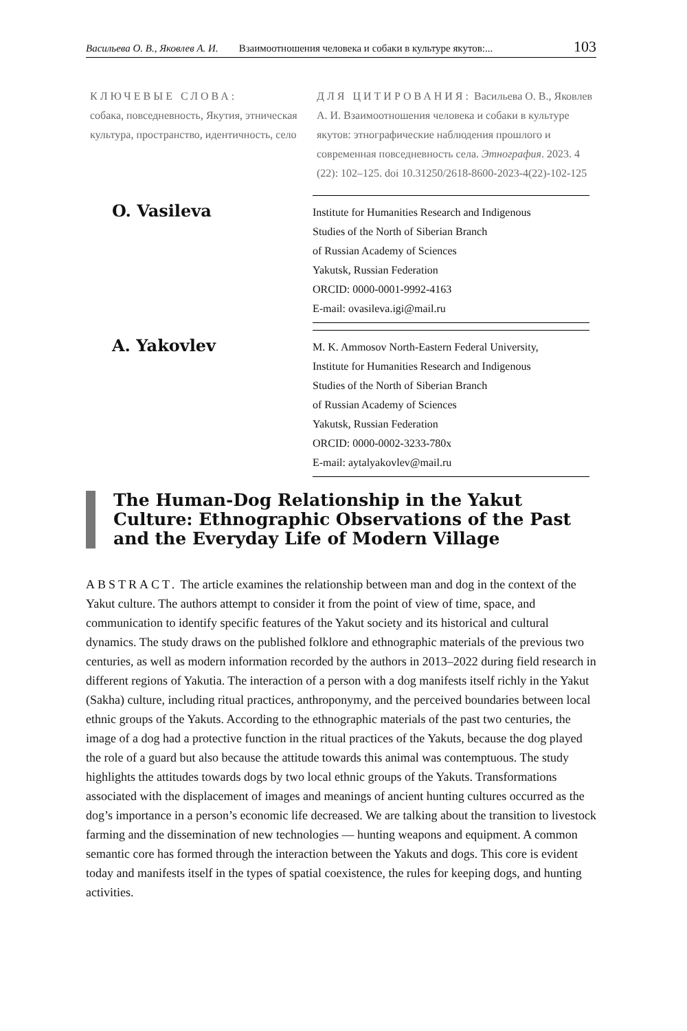Васильева О. В., Яковлев А. И. Взаимоотношения человека и собаки в культуре якутов:... 103
КЛЮЧЕВЫЕ СЛОВА:
собака, повседневность, Якутия, этническая культура, пространство, идентичность, село
ДЛЯ ЦИТИРОВАНИЯ: Васильева О. В., Яковлев А. И. Взаимоотношения человека и собаки в культуре якутов: этнографические наблюдения прошлого и современная повседневность села. Этнография. 2023. 4 (22): 102–125. doi 10.31250/2618-8600-2023-4(22)-102-125
O. Vasileva
Institute for Humanities Research and Indigenous
Studies of the North of Siberian Branch
of Russian Academy of Sciences
Yakutsk, Russian Federation
ORCID: 0000-0001-9992-4163
E-mail: ovasileva.igi@mail.ru
A. Yakovlev
M. K. Ammosov North-Eastern Federal University,
Institute for Humanities Research and Indigenous
Studies of the North of Siberian Branch
of Russian Academy of Sciences
Yakutsk, Russian Federation
ORCID: 0000-0002-3233-780x
E-mail: aytalyakovlev@mail.ru
The Human-Dog Relationship in the Yakut Culture: Ethnographic Observations of the Past and the Everyday Life of Modern Village
ABSTRACT. The article examines the relationship between man and dog in the context of the Yakut culture. The authors attempt to consider it from the point of view of time, space, and communication to identify specific features of the Yakut society and its historical and cultural dynamics. The study draws on the published folklore and ethnographic materials of the previous two centuries, as well as modern information recorded by the authors in 2013–2022 during field research in different regions of Yakutia. The interaction of a person with a dog manifests itself richly in the Yakut (Sakha) culture, including ritual practices, anthroponymy, and the perceived boundaries between local ethnic groups of the Yakuts. According to the ethnographic materials of the past two centuries, the image of a dog had a protective function in the ritual practices of the Yakuts, because the dog played the role of a guard but also because the attitude towards this animal was contemptuous. The study highlights the attitudes towards dogs by two local ethnic groups of the Yakuts. Transformations associated with the displacement of images and meanings of ancient hunting cultures occurred as the dog’s importance in a person’s economic life decreased. We are talking about the transition to livestock farming and the dissemination of new technologies — hunting weapons and equipment. A common semantic core has formed through the interaction between the Yakuts and dogs. This core is evident today and manifests itself in the types of spatial coexistence, the rules for keeping dogs, and hunting activities.